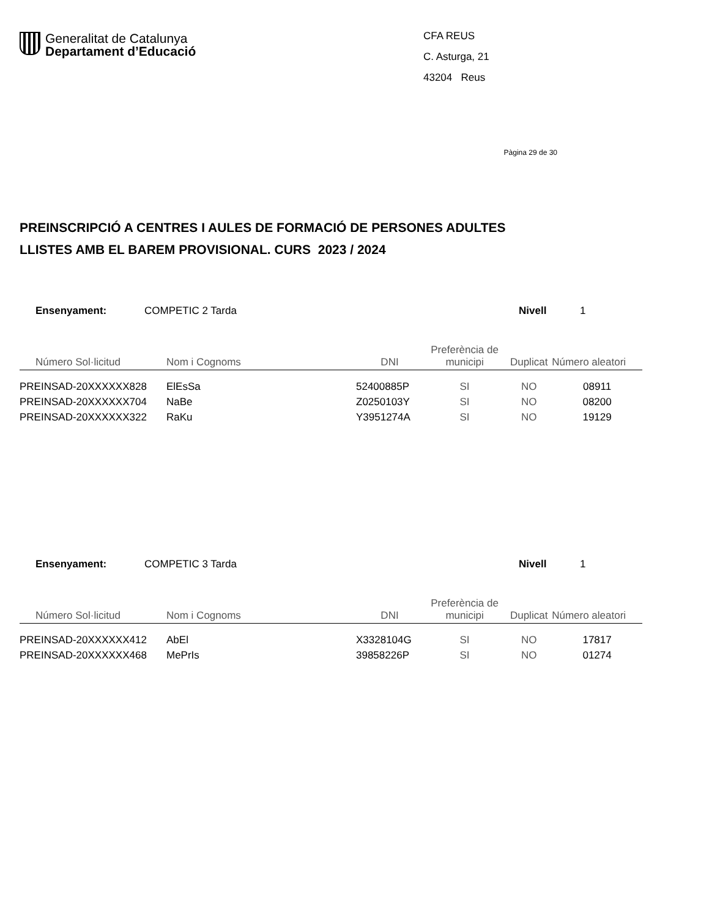Generalitat de Catalunya
Departament d’Educació
CFA REUS
C. Asturga, 21
43204 Reus
Pàgina 29 de 30
PREINSCRIPCIÓ A CENTRES I AULES DE FORMACIÓ DE PERSONES ADULTES
LLISTES AMB EL BAREM PROVISIONAL. CURS 2023 / 2024
Ensenyament: COMPETIC 2 Tarda Nivell 1
| Número Sol·licitud | Nom i Cognoms | DNI | Preferència de municipi | Duplicat | Número aleatori |
| --- | --- | --- | --- | --- | --- |
| PREINSAD-20XXXXXX828 | ElEsSa | 52400885P | SI | NO | 08911 |
| PREINSAD-20XXXXXX704 | NaBe | Z0250103Y | SI | NO | 08200 |
| PREINSAD-20XXXXXX322 | RaKu | Y3951274A | SI | NO | 19129 |
Ensenyament: COMPETIC 3 Tarda Nivell 1
| Número Sol·licitud | Nom i Cognoms | DNI | Preferència de municipi | Duplicat | Número aleatori |
| --- | --- | --- | --- | --- | --- |
| PREINSAD-20XXXXXX412 | AbEl | X3328104G | SI | NO | 17817 |
| PREINSAD-20XXXXXX468 | MePrIs | 39858226P | SI | NO | 01274 |